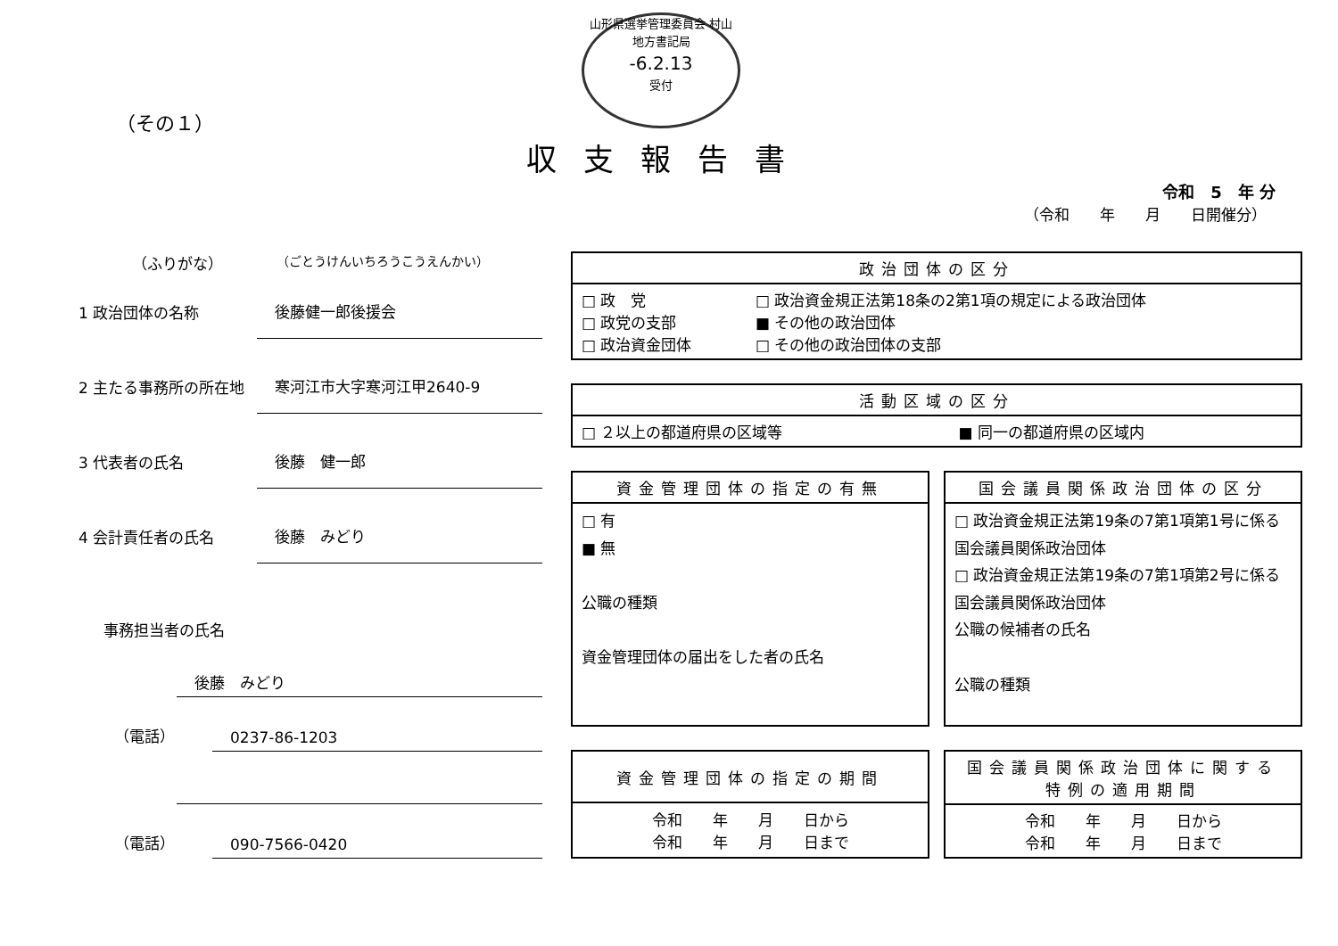山形県選挙管理委員会 村山地方書記局
-6.2.13
受付
（その１）
収支報告書
令和　5　年 分
（令和　　年　　月　　日開催分）
（ふりがな） （ごとうけんいちろうこうえんかい）
1 政治団体の名称 後藤健一郎後援会
2 主たる事務所の所在地 寒河江市大字寒河江甲2640-9
3 代表者の氏名 後藤　健一郎
4 会計責任者の氏名 後藤　みどり
事務担当者の氏名
後藤　みどり
（電話） 0237-86-1203
（電話） 090-7566-0420
| 政治団体の区分 | |
| --- | --- |
| □ 政 党 □ 政党の支部 □ 政治資金団体 | □ 政治資金規正法第18条の2第1項の規定による政治団体 ■ その他の政治団体 □ その他の政治団体の支部 |
| 活動区域の区分 | |
| --- | --- |
| □ ２以上の都道府県の区域等 | ■ 同一の都道府県の区域内 |
| 資金管理団体の指定の有無 |
| --- |
| □ 有 ■ 無 公職の種類 資金管理団体の届出をした者の氏名 |
| 国会議員関係政治団体の区分 |
| --- |
| □ 政治資金規正法第19条の7第1項第1号に係る国会議員関係政治団体 □ 政治資金規正法第19条の7第1項第2号に係る国会議員関係政治団体 公職の候補者の氏名 公職の種類 |
| 資金管理団体の指定の期間 |
| --- |
| 令和 年 月 日から 令和 年 月 日まで |
| 国会議員関係政治団体に関する 特例の適用期間 |
| --- |
| 令和 年 月 日から 令和 年 月 日まで |